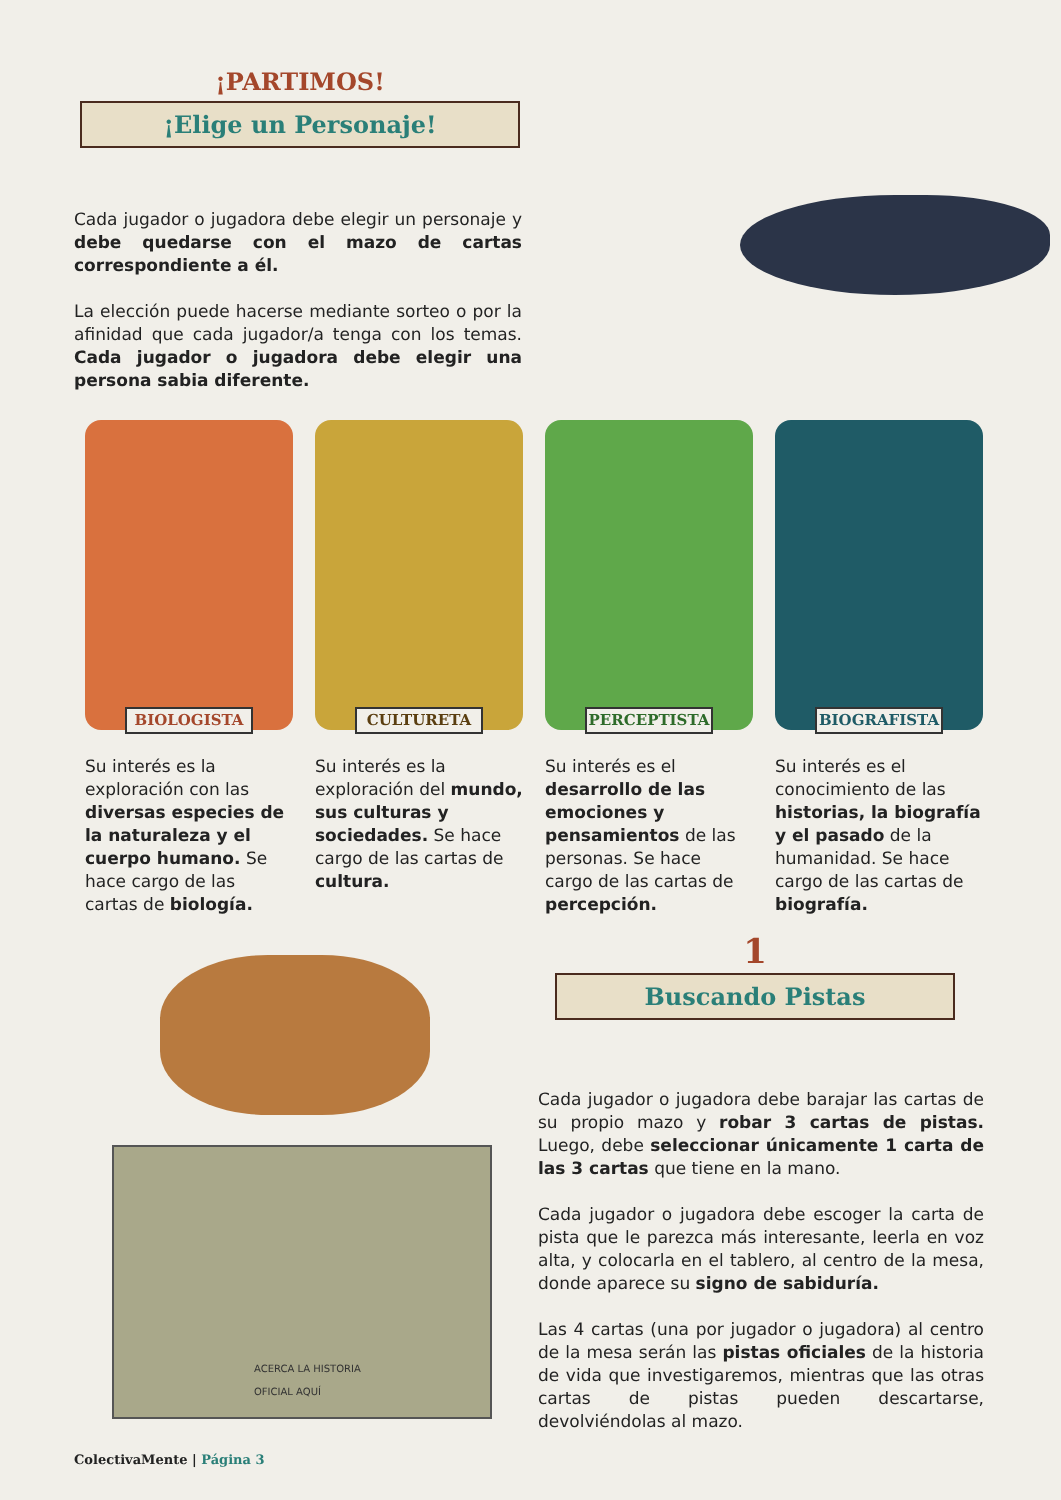¡PARTIMOS!
¡Elige un Personaje!
Cada jugador o jugadora debe elegir un personaje y debe quedarse con el mazo de cartas correspondiente a él.
La elección puede hacerse mediante sorteo o por la afinidad que cada jugador/a tenga con los temas. Cada jugador o jugadora debe elegir una persona sabia diferente.
BIOLOGISTA
Su interés es la exploración con las diversas especies de la naturaleza y el cuerpo humano. Se hace cargo de las cartas de biología.
CULTURETA
Su interés es la exploración del mundo, sus culturas y sociedades. Se hace cargo de las cartas de cultura.
PERCEPTISTA
Su interés es el desarrollo de las emociones y pensamientos de las personas. Se hace cargo de las cartas de percepción.
BIOGRAFISTA
Su interés es el conocimiento de las historias, la biografía y el pasado de la humanidad. Se hace cargo de las cartas de biografía.
ACERCA LA HISTORIA
OFICIAL AQUÍ
1
Buscando Pistas
Cada jugador o jugadora debe barajar las cartas de su propio mazo y robar 3 cartas de pistas. Luego, debe seleccionar únicamente 1 carta de las 3 cartas que tiene en la mano.
Cada jugador o jugadora debe escoger la carta de pista que le parezca más interesante, leerla en voz alta, y colocarla en el tablero, al centro de la mesa, donde aparece su signo de sabiduría.
Las 4 cartas (una por jugador o jugadora) al centro de la mesa serán las pistas oficiales de la historia de vida que investigaremos, mientras que las otras cartas de pistas pueden descartarse, devolviéndolas al mazo.
ColectivaMente | Página 3